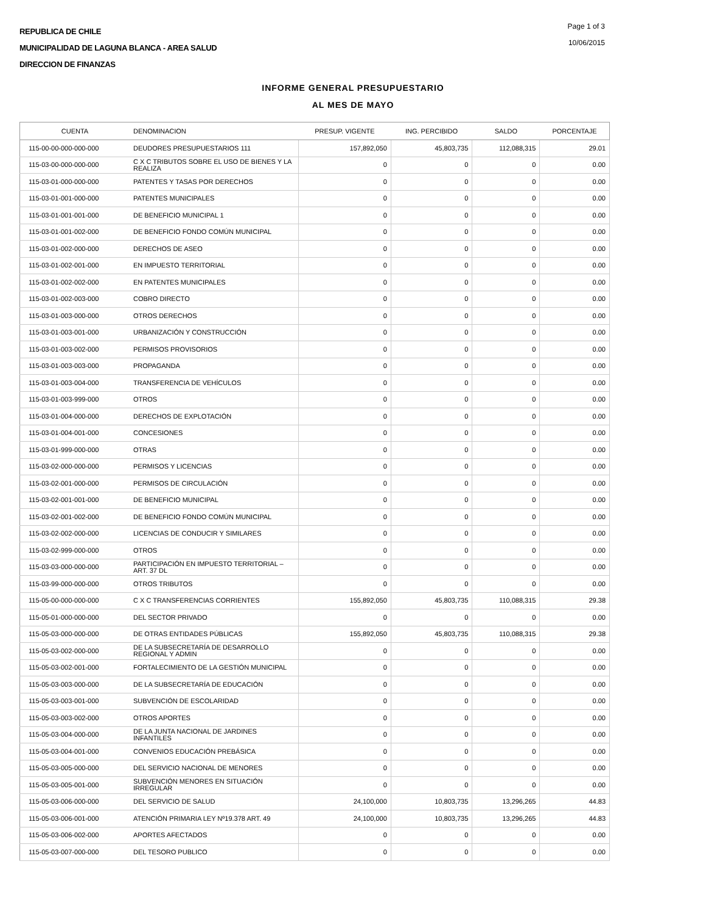REPUBLICA DE CHILE
MUNICIPALIDAD DE LAGUNA BLANCA - AREA SALUD
DIRECCION DE FINANZAS
Page 1 of 3
10/06/2015
INFORME GENERAL PRESUPUESTARIO
AL MES DE MAYO
| CUENTA | DENOMINACION | PRESUP. VIGENTE | ING. PERCIBIDO | SALDO | PORCENTAJE |
| --- | --- | --- | --- | --- | --- |
| 115-00-00-000-000-000 | DEUDORES PRESUPUESTARIOS 111 | 157,892,050 | 45,803,735 | 112,088,315 | 29.01 |
| 115-03-00-000-000-000 | C X C TRIBUTOS SOBRE EL USO DE BIENES Y LA REALIZA | 0 | 0 | 0 | 0.00 |
| 115-03-01-000-000-000 | PATENTES Y TASAS POR DERECHOS | 0 | 0 | 0 | 0.00 |
| 115-03-01-001-000-000 | PATENTES MUNICIPALES | 0 | 0 | 0 | 0.00 |
| 115-03-01-001-001-000 | DE BENEFICIO MUNICIPAL 1 | 0 | 0 | 0 | 0.00 |
| 115-03-01-001-002-000 | DE BENEFICIO FONDO COMÚN MUNICIPAL | 0 | 0 | 0 | 0.00 |
| 115-03-01-002-000-000 | DERECHOS DE ASEO | 0 | 0 | 0 | 0.00 |
| 115-03-01-002-001-000 | EN IMPUESTO TERRITORIAL | 0 | 0 | 0 | 0.00 |
| 115-03-01-002-002-000 | EN PATENTES MUNICIPALES | 0 | 0 | 0 | 0.00 |
| 115-03-01-002-003-000 | COBRO DIRECTO | 0 | 0 | 0 | 0.00 |
| 115-03-01-003-000-000 | OTROS DERECHOS | 0 | 0 | 0 | 0.00 |
| 115-03-01-003-001-000 | URBANIZACIÓN Y CONSTRUCCIÓN | 0 | 0 | 0 | 0.00 |
| 115-03-01-003-002-000 | PERMISOS PROVISORIOS | 0 | 0 | 0 | 0.00 |
| 115-03-01-003-003-000 | PROPAGANDA | 0 | 0 | 0 | 0.00 |
| 115-03-01-003-004-000 | TRANSFERENCIA DE VEHÍCULOS | 0 | 0 | 0 | 0.00 |
| 115-03-01-003-999-000 | OTROS | 0 | 0 | 0 | 0.00 |
| 115-03-01-004-000-000 | DERECHOS DE EXPLOTACIÓN | 0 | 0 | 0 | 0.00 |
| 115-03-01-004-001-000 | CONCESIONES | 0 | 0 | 0 | 0.00 |
| 115-03-01-999-000-000 | OTRAS | 0 | 0 | 0 | 0.00 |
| 115-03-02-000-000-000 | PERMISOS Y LICENCIAS | 0 | 0 | 0 | 0.00 |
| 115-03-02-001-000-000 | PERMISOS DE CIRCULACIÓN | 0 | 0 | 0 | 0.00 |
| 115-03-02-001-001-000 | DE BENEFICIO MUNICIPAL | 0 | 0 | 0 | 0.00 |
| 115-03-02-001-002-000 | DE BENEFICIO FONDO COMÚN MUNICIPAL | 0 | 0 | 0 | 0.00 |
| 115-03-02-002-000-000 | LICENCIAS DE CONDUCIR Y SIMILARES | 0 | 0 | 0 | 0.00 |
| 115-03-02-999-000-000 | OTROS | 0 | 0 | 0 | 0.00 |
| 115-03-03-000-000-000 | PARTICIPACIÓN EN IMPUESTO TERRITORIAL – ART. 37 DL | 0 | 0 | 0 | 0.00 |
| 115-03-99-000-000-000 | OTROS TRIBUTOS | 0 | 0 | 0 | 0.00 |
| 115-05-00-000-000-000 | C X C TRANSFERENCIAS CORRIENTES | 155,892,050 | 45,803,735 | 110,088,315 | 29.38 |
| 115-05-01-000-000-000 | DEL SECTOR PRIVADO | 0 | 0 | 0 | 0.00 |
| 115-05-03-000-000-000 | DE OTRAS ENTIDADES PÚBLICAS | 155,892,050 | 45,803,735 | 110,088,315 | 29.38 |
| 115-05-03-002-000-000 | DE LA SUBSECRETARÍA DE DESARROLLO REGIONAL Y ADMIN | 0 | 0 | 0 | 0.00 |
| 115-05-03-002-001-000 | FORTALECIMIENTO DE LA GESTIÓN MUNICIPAL | 0 | 0 | 0 | 0.00 |
| 115-05-03-003-000-000 | DE LA SUBSECRETARÍA DE EDUCACIÓN | 0 | 0 | 0 | 0.00 |
| 115-05-03-003-001-000 | SUBVENCIÓN DE ESCOLARIDAD | 0 | 0 | 0 | 0.00 |
| 115-05-03-003-002-000 | OTROS APORTES | 0 | 0 | 0 | 0.00 |
| 115-05-03-004-000-000 | DE LA JUNTA NACIONAL DE JARDINES INFANTILES | 0 | 0 | 0 | 0.00 |
| 115-05-03-004-001-000 | CONVENIOS EDUCACIÓN PREBÁSICA | 0 | 0 | 0 | 0.00 |
| 115-05-03-005-000-000 | DEL SERVICIO NACIONAL DE MENORES | 0 | 0 | 0 | 0.00 |
| 115-05-03-005-001-000 | SUBVENCIÓN MENORES EN SITUACIÓN IRREGULAR | 0 | 0 | 0 | 0.00 |
| 115-05-03-006-000-000 | DEL SERVICIO DE SALUD | 24,100,000 | 10,803,735 | 13,296,265 | 44.83 |
| 115-05-03-006-001-000 | ATENCIÓN PRIMARIA LEY Nº19.378 ART. 49 | 24,100,000 | 10,803,735 | 13,296,265 | 44.83 |
| 115-05-03-006-002-000 | APORTES AFECTADOS | 0 | 0 | 0 | 0.00 |
| 115-05-03-007-000-000 | DEL TESORO PUBLICO | 0 | 0 | 0 | 0.00 |